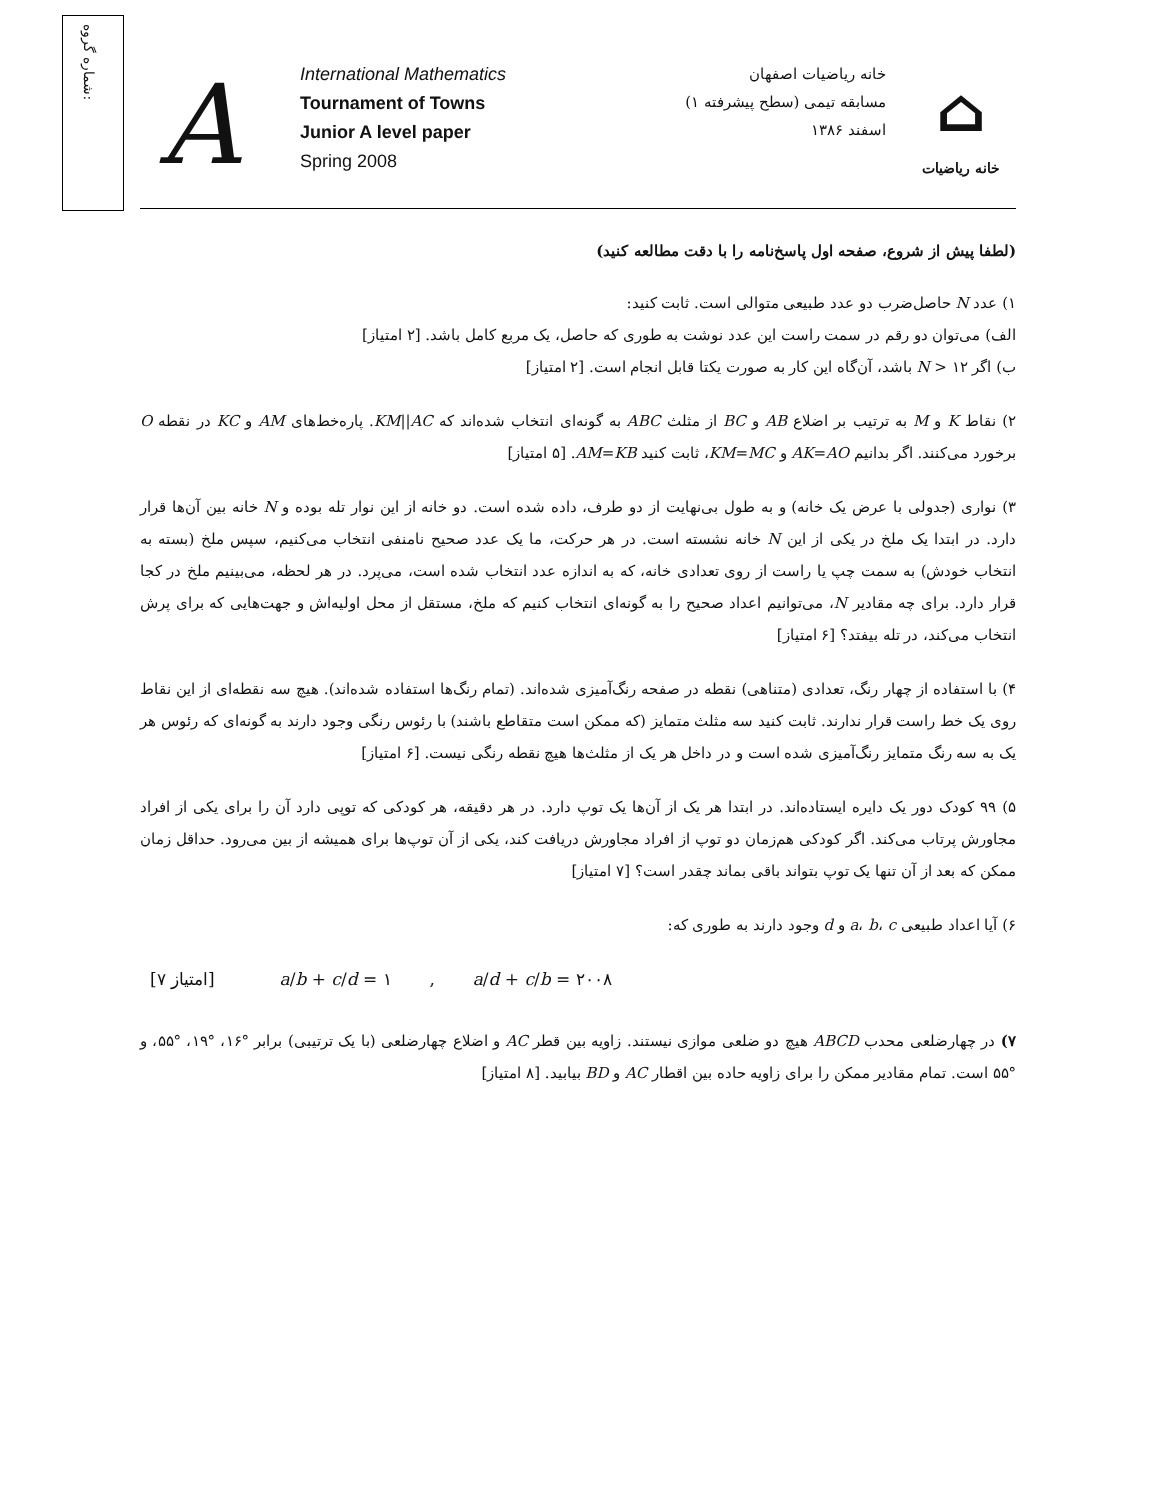شماره گروه:
A
International Mathematics
Tournament of Towns
Junior A level paper
Spring 2008
خانه ریاضیات اصفهان
مسابقه تیمی (سطح پیشرفته ۱)
اسفند ۱۳۸۶
⌂
خانه ریاضیات
(لطفا پیش از شروع، صفحه اول پاسخ‌نامه را با دقت مطالعه کنید)
۱) عدد N حاصل‌ضرب دو عدد طبیعی متوالی است. ثابت کنید:
الف) می‌توان دو رقم در سمت راست این عدد نوشت به طوری که حاصل، یک مربع کامل باشد. [۲ امتیاز]
ب) اگر N > ۱۲ باشد، آن‌گاه این کار به صورت یکتا قابل انجام است. [۲ امتیاز]
۲) نقاط K و M به ترتیب بر اضلاع AB و BC از مثلث ABC به گونه‌ای انتخاب شده‌اند که KM||AC. پاره‌خط‌های AM و KC در نقطه O برخورد می‌کنند. اگر بدانیم AK=AO و KM=MC، ثابت کنید AM=KB. [۵ امتیاز]
۳) نواری (جدولی با عرض یک خانه) و به طول بی‌نهایت از دو طرف، داده شده است. دو خانه از این نوار تله بوده و N خانه بین آن‌ها قرار دارد. در ابتدا یک ملخ در یکی از این N خانه نشسته است. در هر حرکت، ما یک عدد صحیح نامنفی انتخاب می‌کنیم، سپس ملخ (بسته به انتخاب خودش) به سمت چپ یا راست از روی تعدادی خانه، که به اندازه عدد انتخاب شده است، می‌پرد. در هر لحظه، می‌بینیم ملخ در کجا قرار دارد. برای چه مقادیر N، می‌توانیم اعداد صحیح را به گونه‌ای انتخاب کنیم که ملخ، مستقل از محل اولیه‌اش و جهت‌هایی که برای پرش انتخاب می‌کند، در تله بیفتد؟ [۶ امتیاز]
۴) با استفاده از چهار رنگ، تعدادی (متناهی) نقطه در صفحه رنگ‌آمیزی شده‌اند. (تمام رنگ‌ها استفاده شده‌اند). هیچ سه نقطه‌ای از این نقاط روی یک خط راست قرار ندارند. ثابت کنید سه مثلث متمایز (که ممکن است متقاطع باشند) با رئوس رنگی وجود دارند به گونه‌ای که رئوس هر یک به سه رنگ متمایز رنگ‌آمیزی شده است و در داخل هر یک از مثلث‌ها هیچ نقطه رنگی نیست. [۶ امتیاز]
۵) ۹۹ کودک دور یک دایره ایستاده‌اند. در ابتدا هر یک از آن‌ها یک توپ دارد. در هر دقیقه، هر کودکی که توپی دارد آن را برای یکی از افراد مجاورش پرتاب می‌کند. اگر کودکی هم‌زمان دو توپ از افراد مجاورش دریافت کند، یکی از آن توپ‌ها برای همیشه از بین می‌رود. حداقل زمان ممکن که بعد از آن تنها یک توپ بتواند باقی بماند چقدر است؟ [۷ امتیاز]
۶) آیا اعداد طبیعی a، b، c و d وجود دارند به طوری که:
[۷ امتیاز] a/b + c/d = ۱ , a/d + c/b = ۲۰۰۸
۷) در چهارضلعی محدب ABCD هیچ دو ضلعی موازی نیستند. زاویه بین قطر AC و اضلاع چهارضلعی (با یک ترتیبی) برابر °۱۶، °۱۹، °۵۵، و °۵۵ است. تمام مقادیر ممکن را برای زاویه حاده بین اقطار AC و BD بیابید. [۸ امتیاز]